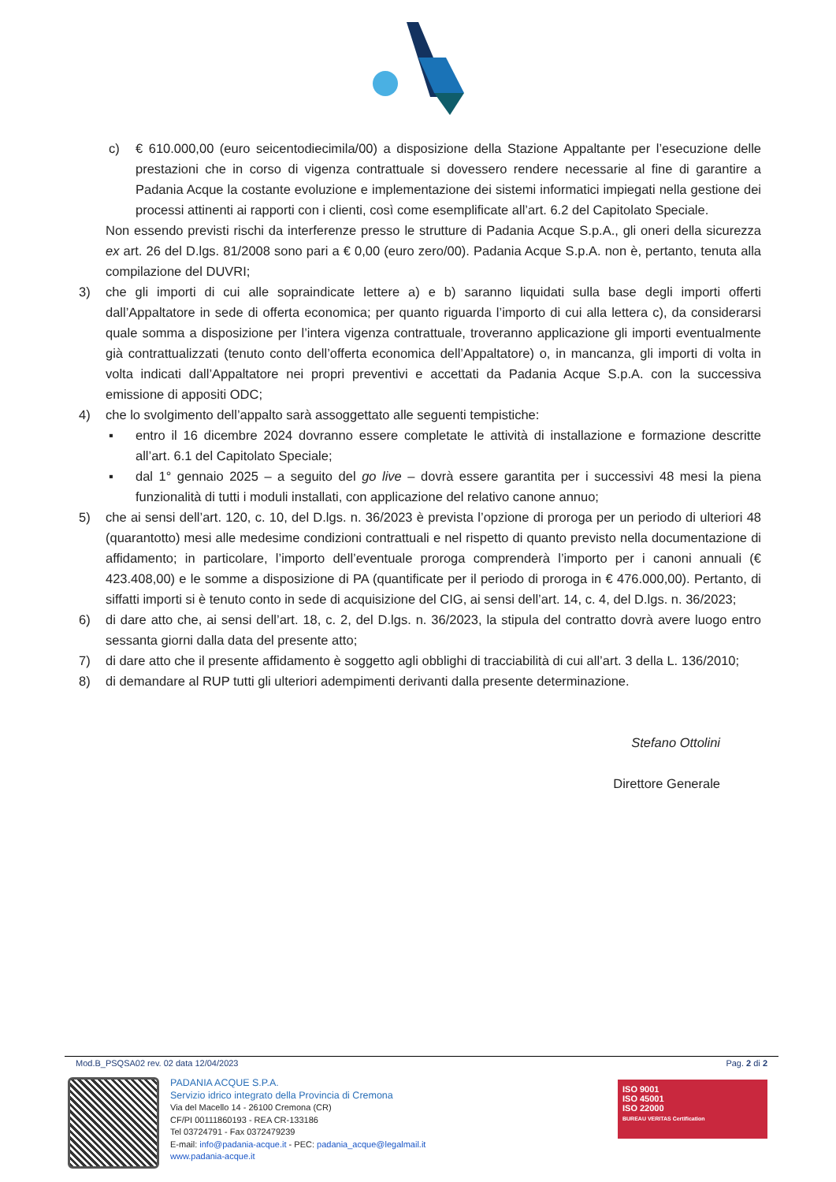c) € 610.000,00 (euro seicentodiecimila/00) a disposizione della Stazione Appaltante per l’esecuzione delle prestazioni che in corso di vigenza contrattuale si dovessero rendere necessarie al fine di garantire a Padania Acque la costante evoluzione e implementazione dei sistemi informatici impiegati nella gestione dei processi attinenti ai rapporti con i clienti, così come esemplificate all’art. 6.2 del Capitolato Speciale.
Non essendo previsti rischi da interferenze presso le strutture di Padania Acque S.p.A., gli oneri della sicurezza ex art. 26 del D.lgs. 81/2008 sono pari a € 0,00 (euro zero/00). Padania Acque S.p.A. non è, pertanto, tenuta alla compilazione del DUVRI;
3) che gli importi di cui alle sopraindicate lettere a) e b) saranno liquidati sulla base degli importi offerti dall’Appaltatore in sede di offerta economica; per quanto riguarda l’importo di cui alla lettera c), da considerarsi quale somma a disposizione per l’intera vigenza contrattuale, troveranno applicazione gli importi eventualmente già contrattualizzati (tenuto conto dell’offerta economica dell’Appaltatore) o, in mancanza, gli importi di volta in volta indicati dall’Appaltatore nei propri preventivi e accettati da Padania Acque S.p.A. con la successiva emissione di appositi ODC;
4) che lo svolgimento dell’appalto sarà assoggettato alle seguenti tempistiche:
▪ entro il 16 dicembre 2024 dovranno essere completate le attività di installazione e formazione descritte all’art. 6.1 del Capitolato Speciale;
▪ dal 1° gennaio 2025 – a seguito del go live – dovrà essere garantita per i successivi 48 mesi la piena funzionalità di tutti i moduli installati, con applicazione del relativo canone annuo;
5) che ai sensi dell’art. 120, c. 10, del D.lgs. n. 36/2023 è prevista l’opzione di proroga per un periodo di ulteriori 48 (quarantotto) mesi alle medesime condizioni contrattuali e nel rispetto di quanto previsto nella documentazione di affidamento; in particolare, l’importo dell’eventuale proroga comprenderà l’importo per i canoni annuali (€ 423.408,00) e le somme a disposizione di PA (quantificate per il periodo di proroga in € 476.000,00). Pertanto, di siffatti importi si è tenuto conto in sede di acquisizione del CIG, ai sensi dell’art. 14, c. 4, del D.lgs. n. 36/2023;
6) di dare atto che, ai sensi dell’art. 18, c. 2, del D.lgs. n. 36/2023, la stipula del contratto dovrà avere luogo entro sessanta giorni dalla data del presente atto;
7) di dare atto che il presente affidamento è soggetto agli obblighi di tracciabilità di cui all’art. 3 della L. 136/2010;
8) di demandare al RUP tutti gli ulteriori adempimenti derivanti dalla presente determinazione.
Stefano Ottolini
Direttore Generale
Mod.B_PSQSA02 rev. 02 data 12/04/2023 Pag. 2 di 2
PADANIA ACQUE S.P.A.
Servizio idrico integrato della Provincia di Cremona
Via del Macello 14 - 26100 Cremona (CR)
CF/PI 00111860193 - REA CR-133186
Tel 03724791 - Fax 0372479239
E-mail: info@padania-acque.it - PEC: padania_acque@legalmail.it
www.padania-acque.it
ISO 9001
ISO 45001
ISO 22000
BUREAU VERITAS Certification